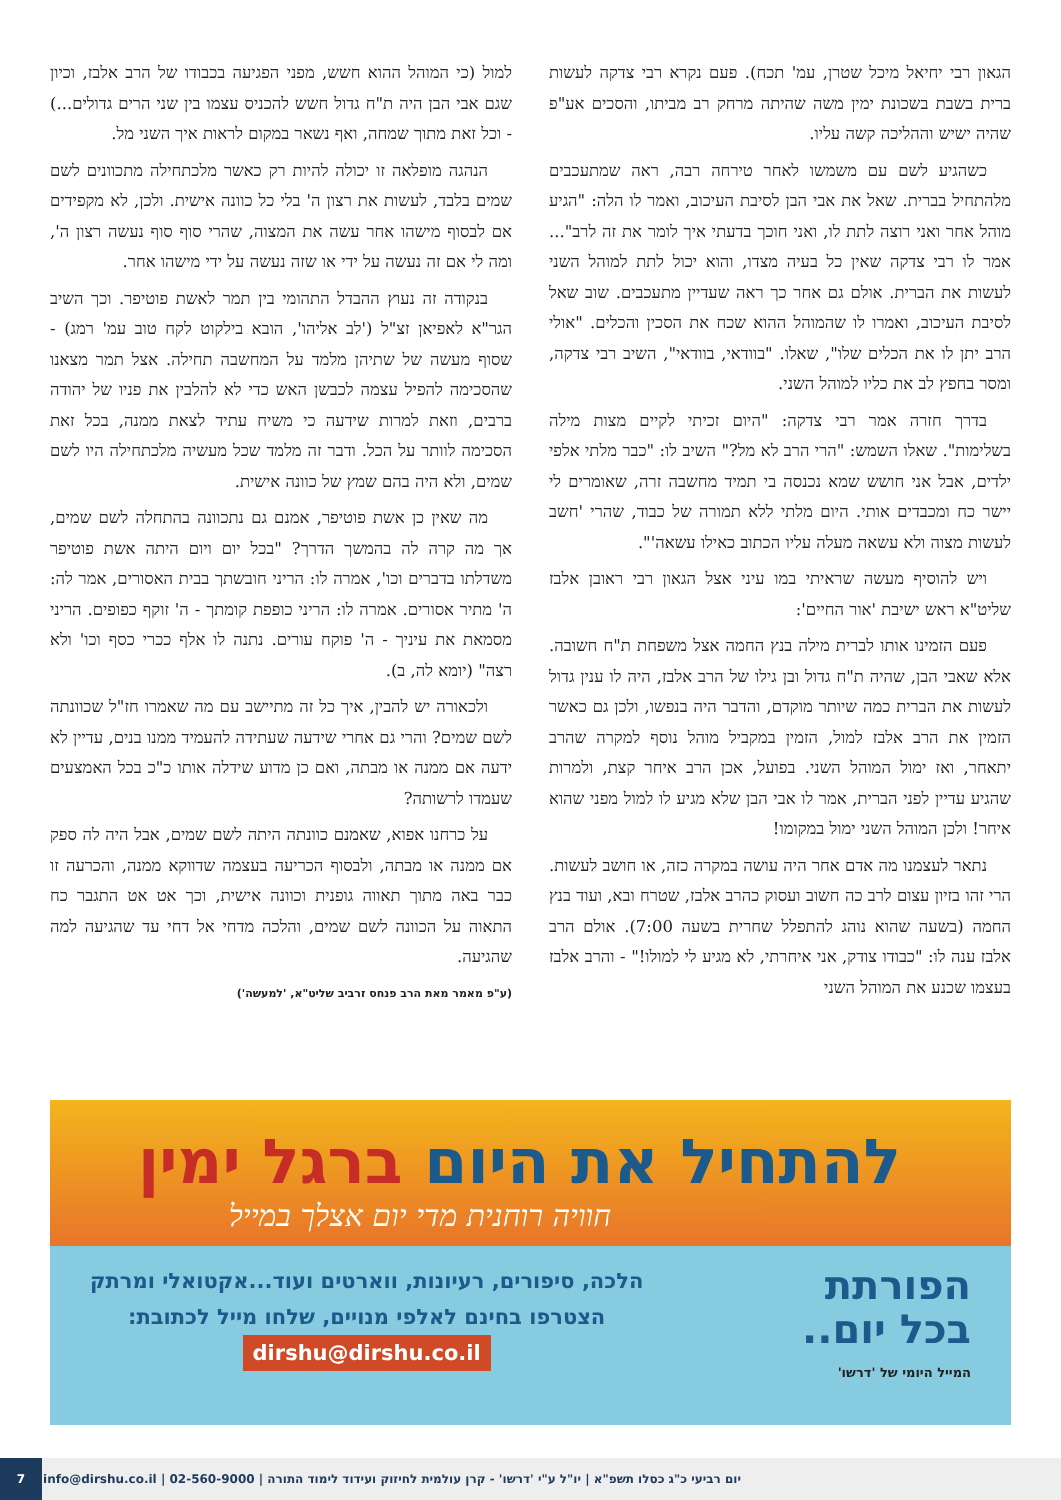הגאון רבי יחיאל מיכל שטרן, עמ' תכח). פעם נקרא רבי צדקה לעשות ברית בשבת בשכונת ימין משה שהיתה מרחק רב מביתו, והסכים אע"פ שהיה ישיש וההליכה קשה עליו.
כשהגיע לשם עם משמשו לאחר טירחה רבה, ראה שמתעכבים מלהתחיל בברית. שאל את אבי הבן לסיבת העיכוב, ואמר לו הלה: "הגיע מוהל אחר ואני רוצה לתת לו, ואני חוכך בדעתי איך לומר את זה לרב"... אמר לו רבי צדקה שאין כל בעיה מצדו, והוא יכול לתת למוהל השני לעשות את הברית. אולם גם אחר כך ראה שעדיין מתעכבים. שוב שאל לסיבת העיכוב, ואמרו לו שהמוהל ההוא שכח את הסכין והכלים. "אולי הרב יתן לו את הכלים שלו", שאלו. "בוודאי, בוודאי", השיב רבי צדקה, ומסר בחפץ לב את כליו למוהל השני.
בדרך חזרה אמר רבי צדקה: "היום זכיתי לקיים מצות מילה בשלימות". שאלו השמש: "הרי הרב לא מל?" השיב לו: "כבר מלתי אלפי ילדים, אבל אני חושש שמא נכנסה בי תמיד מחשבה זרה, שאומרים לי יישר כח ומכבדים אותי. היום מלתי ללא תמורה של כבוד, שהרי 'חשב לעשות מצוה ולא עשאה מעלה עליו הכתוב כאילו עשאה'".
ויש להוסיף מעשה שראיתי במו עיני אצל הגאון רבי ראובן אלבז שליט"א ראש ישיבת 'אור החיים':
פעם הזמינו אותו לברית מילה בנץ החמה אצל משפחת ת"ח חשובה. אלא שאבי הבן, שהיה ת"ח גדול ובן גילו של הרב אלבז, היה לו ענין גדול לעשות את הברית כמה שיותר מוקדם, והדבר היה בנפשו, ולכן גם כאשר הזמין את הרב אלבז למול, הזמין במקביל מוהל נוסף למקרה שהרב יתאחר, ואז ימול המוהל השני. בפועל, אכן הרב איחר קצת, ולמרות שהגיע עדיין לפני הברית, אמר לו אבי הבן שלא מגיע לו למול מפני שהוא איחר! ולכן המוהל השני ימול במקומו!
נתאר לעצמנו מה אדם אחר היה עושה במקרה כזה, או חושב לעשות. הרי זהו בזיון עצום לרב כה חשוב ועסוק כהרב אלבז, שטרח ובא, ועוד בנץ החמה (בשעה שהוא נוהג להתפלל שחרית בשעה 7:00). אולם הרב אלבז ענה לו: "כבודו צודק, אני איחרתי, לא מגיע לי למולו!" - והרב אלבז בעצמו שכנע את המוהל השני
למול (כי המוהל ההוא חשש, מפני הפגיעה בכבודו של הרב אלבז, וכיון שגם אבי הבן היה ת"ח גדול חשש להכניס עצמו בין שני הרים גדולים...) - וכל זאת מתוך שמחה, ואף נשאר במקום לראות איך השני מל.
הנהגה מופלאה זו יכולה להיות רק כאשר מלכתחילה מתכוונים לשם שמים בלבד, לעשות את רצון ה' בלי כל כוונה אישית. ולכן, לא מקפידים אם לבסוף מישהו אחר עשה את המצוה, שהרי סוף סוף נעשה רצון ה', ומה לי אם זה נעשה על ידי או שזה נעשה על ידי מישהו אחר.
בנקודה זה נעוץ ההבדל התהומי בין תמר לאשת פוטיפר. וכך השיב הגר"א לאפיאן זצ"ל ('לב אליהו', הובא בילקוט לקח טוב עמ' רמג) - שסוף מעשה של שתיהן מלמד על המחשבה תחילה. אצל תמר מצאנו שהסכימה להפיל עצמה לכבשן האש כדי לא להלבין את פניו של יהודה ברבים, וזאת למרות שידעה כי משיח עתיד לצאת ממנה, בכל זאת הסכימה לוותר על הכל. ודבר זה מלמד שכל מעשיה מלכתחילה היו לשם שמים, ולא היה בהם שמץ של כוונה אישית.
מה שאין כן אשת פוטיפר, אמנם גם נתכוונה בהתחלה לשם שמים, אך מה קרה לה בהמשך הדרך? "בכל יום ויום היתה אשת פוטיפר משדלתו בדברים וכו', אמרה לו: הריני חובשתך בבית האסורים, אמר לה: ה' מתיר אסורים. אמרה לו: הריני כופפת קומתך - ה' זוקף כפופים. הריני מסמאת את עיניך - ה' פוקח עורים. נתנה לו אלף ככרי כסף וכו' ולא רצה" (יומא לה, ב).
ולכאורה יש להבין, איך כל זה מתיישב עם מה שאמרו חז"ל שכוונתה לשם שמים? והרי גם אחרי שידעה שעתידה להעמיד ממנו בנים, עדיין לא ידעה אם ממנה או מבתה, ואם כן מדוע שידלה אותו כ"כ בכל האמצעים שעמדו לרשותה?
על כרחנו אפוא, שאמנם כוונתה היתה לשם שמים, אבל היה לה ספק אם ממנה או מבתה, ולבסוף הכריעה בעצמה שדווקא ממנה, והכרעה זו כבר באה מתוך תאווה גופנית וכוונה אישית, וכך אט אט התגבר כח התאוה על הכוונה לשם שמים, והלכה מדחי אל דחי עד שהגיעה למה שהגיעה.
(ע"פ מאמר מאת הרב פנחס זרביב שליט"א, 'למעשה')
להתחיל את היום ברגל ימין
חוויה רוחנית מדי יום אצלך במייל
הפורתת
בכל יום..
המייל היומי של 'דרשו'
הלכה, סיפורים, רעיונות, ווארטים ועוד...אקטואלי ומרתק
הצטרפו בחינם לאלפי מנויים, שלחו מייל לכתובת:
dirshu@dirshu.co.il
יום רביעי כ"ג כסלו תשפ"א | יו"ל ע"י 'דרשו' - קרן עולמית לחיזוק ועידוד לימוד התורה | 02-560-9000 | info@dirshu.co.il 7